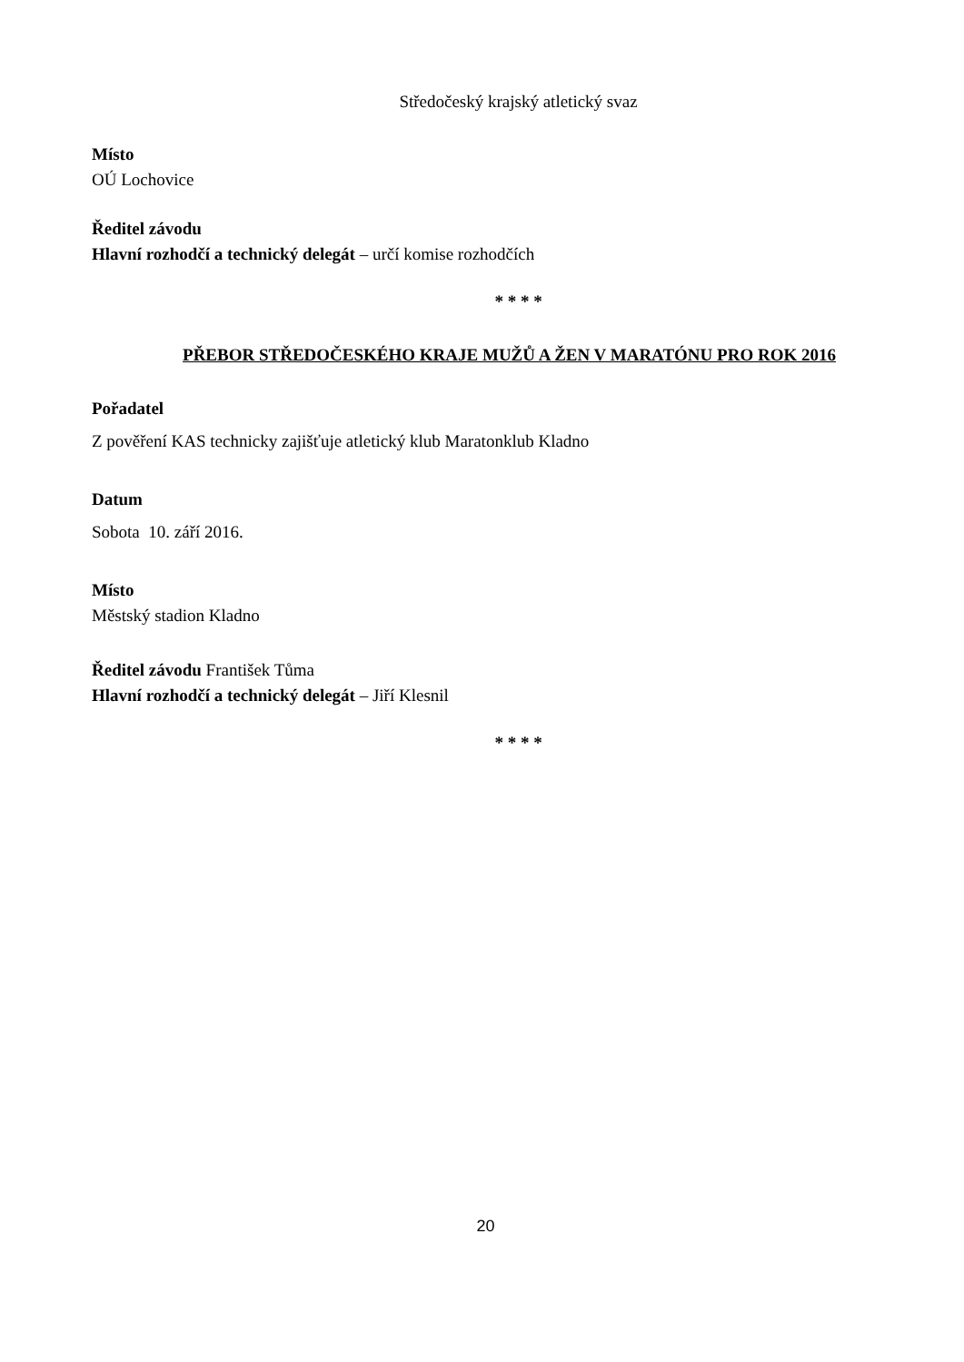Středočeský krajský atletický svaz
Místo
OÚ Lochovice
Ředitel závodu
Hlavní rozhodčí a technický delegát – určí komise rozhodčích
* * * *
PŘEBOR STŘEDOČESKÉHO KRAJE MUŽŮ A ŽEN V MARATÓNU PRO ROK 2016
Pořadatel
Z pověření KAS technicky zajišťuje atletický klub Maratonklub Kladno
Datum
Sobota 10. září 2016.
Místo
Městský stadion Kladno
Ředitel závodu František Tůma
Hlavní rozhodčí a technický delegát – Jiří Klesnil
* * * *
20